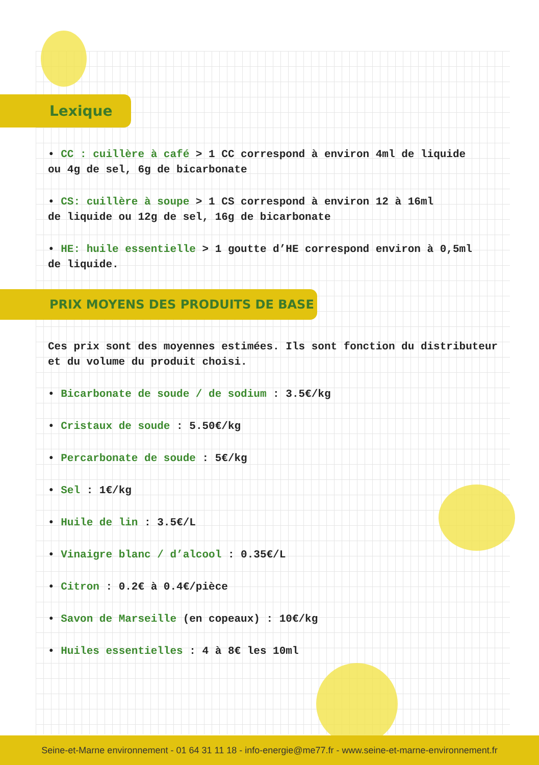Lexique
• CC : cuillère à café > 1 CC correspond à environ 4ml de liquide
ou 4g de sel, 6g de bicarbonate
• CS: cuillère à soupe > 1 CS correspond à environ 12 à 16ml
de liquide ou 12g de sel, 16g de bicarbonate
• HE: huile essentielle > 1 goutte d’HE correspond environ à 0,5ml
de liquide.
PRIX MOYENS DES PRODUITS DE BASE
Ces prix sont des moyennes estimées. Ils sont fonction du distributeur
et du volume du produit choisi.
• Bicarbonate de soude / de sodium : 3.5€/kg
• Cristaux de soude : 5.50€/kg
• Percarbonate de soude : 5€/kg
• Sel : 1€/kg
• Huile de lin : 3.5€/L
• Vinaigre blanc / d’alcool : 0.35€/L
• Citron : 0.2€ à 0.4€/pièce
• Savon de Marseille (en copeaux) : 10€/kg
• Huiles essentielles : 4 à 8€ les 10ml
Seine-et-Marne environnement - 01 64 31 11 18 - info-energie@me77.fr - www.seine-et-marne-environnement.fr